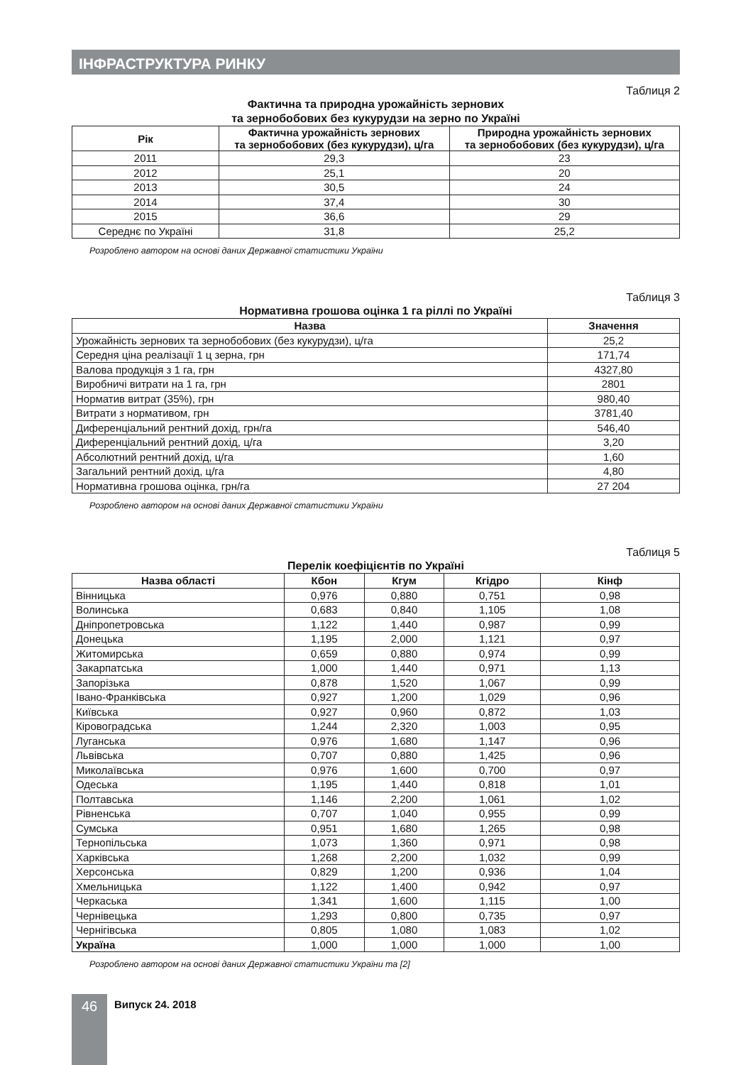ІНФРАСТРУКТУРА РИНКУ
Таблиця 2
Фактична та природна урожайність зернових
та зернобобових без кукурудзи на зерно по Україні
| Рік | Фактична урожайність зернових та зернобобових (без кукурудзи), ц/га | Природна урожайність зернових та зернобобових (без кукурудзи), ц/га |
| --- | --- | --- |
| 2011 | 29,3 | 23 |
| 2012 | 25,1 | 20 |
| 2013 | 30,5 | 24 |
| 2014 | 37,4 | 30 |
| 2015 | 36,6 | 29 |
| Середнє по Україні | 31,8 | 25,2 |
Розроблено автором на основі даних Державної статистики України
Таблиця 3
Нормативна грошова оцінка 1 га ріллі по Україні
| Назва | Значення |
| --- | --- |
| Урожайність зернових та зернобобових (без кукурудзи), ц/га | 25,2 |
| Середня ціна реалізації 1 ц зерна, грн | 171,74 |
| Валова продукція з 1 га, грн | 4327,80 |
| Виробничі витрати на 1 га, грн | 2801 |
| Норматив витрат (35%), грн | 980,40 |
| Витрати з нормативом, грн | 3781,40 |
| Диференціальний рентний дохід, грн/га | 546,40 |
| Диференціальний рентний дохід, ц/га | 3,20 |
| Абсолютний рентний дохід, ц/га | 1,60 |
| Загальний рентний дохід, ц/га | 4,80 |
| Нормативна грошова оцінка, грн/га | 27 204 |
Розроблено автором на основі даних Державної статистики України
Таблиця 5
Перелік коефіцієнтів по Україні
| Назва області | Кбон | Кгум | Кгідро | Кінф |
| --- | --- | --- | --- | --- |
| Вінницька | 0,976 | 0,880 | 0,751 | 0,98 |
| Волинська | 0,683 | 0,840 | 1,105 | 1,08 |
| Дніпропетровська | 1,122 | 1,440 | 0,987 | 0,99 |
| Донецька | 1,195 | 2,000 | 1,121 | 0,97 |
| Житомирська | 0,659 | 0,880 | 0,974 | 0,99 |
| Закарпатська | 1,000 | 1,440 | 0,971 | 1,13 |
| Запорізька | 0,878 | 1,520 | 1,067 | 0,99 |
| Івано-Франківська | 0,927 | 1,200 | 1,029 | 0,96 |
| Київська | 0,927 | 0,960 | 0,872 | 1,03 |
| Кіровоградська | 1,244 | 2,320 | 1,003 | 0,95 |
| Луганська | 0,976 | 1,680 | 1,147 | 0,96 |
| Львівська | 0,707 | 0,880 | 1,425 | 0,96 |
| Миколаївська | 0,976 | 1,600 | 0,700 | 0,97 |
| Одеська | 1,195 | 1,440 | 0,818 | 1,01 |
| Полтавська | 1,146 | 2,200 | 1,061 | 1,02 |
| Рівненська | 0,707 | 1,040 | 0,955 | 0,99 |
| Сумська | 0,951 | 1,680 | 1,265 | 0,98 |
| Тернопільська | 1,073 | 1,360 | 0,971 | 0,98 |
| Харківська | 1,268 | 2,200 | 1,032 | 0,99 |
| Херсонська | 0,829 | 1,200 | 0,936 | 1,04 |
| Хмельницька | 1,122 | 1,400 | 0,942 | 0,97 |
| Черкаська | 1,341 | 1,600 | 1,115 | 1,00 |
| Чернівецька | 1,293 | 0,800 | 0,735 | 0,97 |
| Чернігівська | 0,805 | 1,080 | 1,083 | 1,02 |
| Україна | 1,000 | 1,000 | 1,000 | 1,00 |
Розроблено автором на основі даних Державної статистики України та [2]
46
Випуск 24. 2018